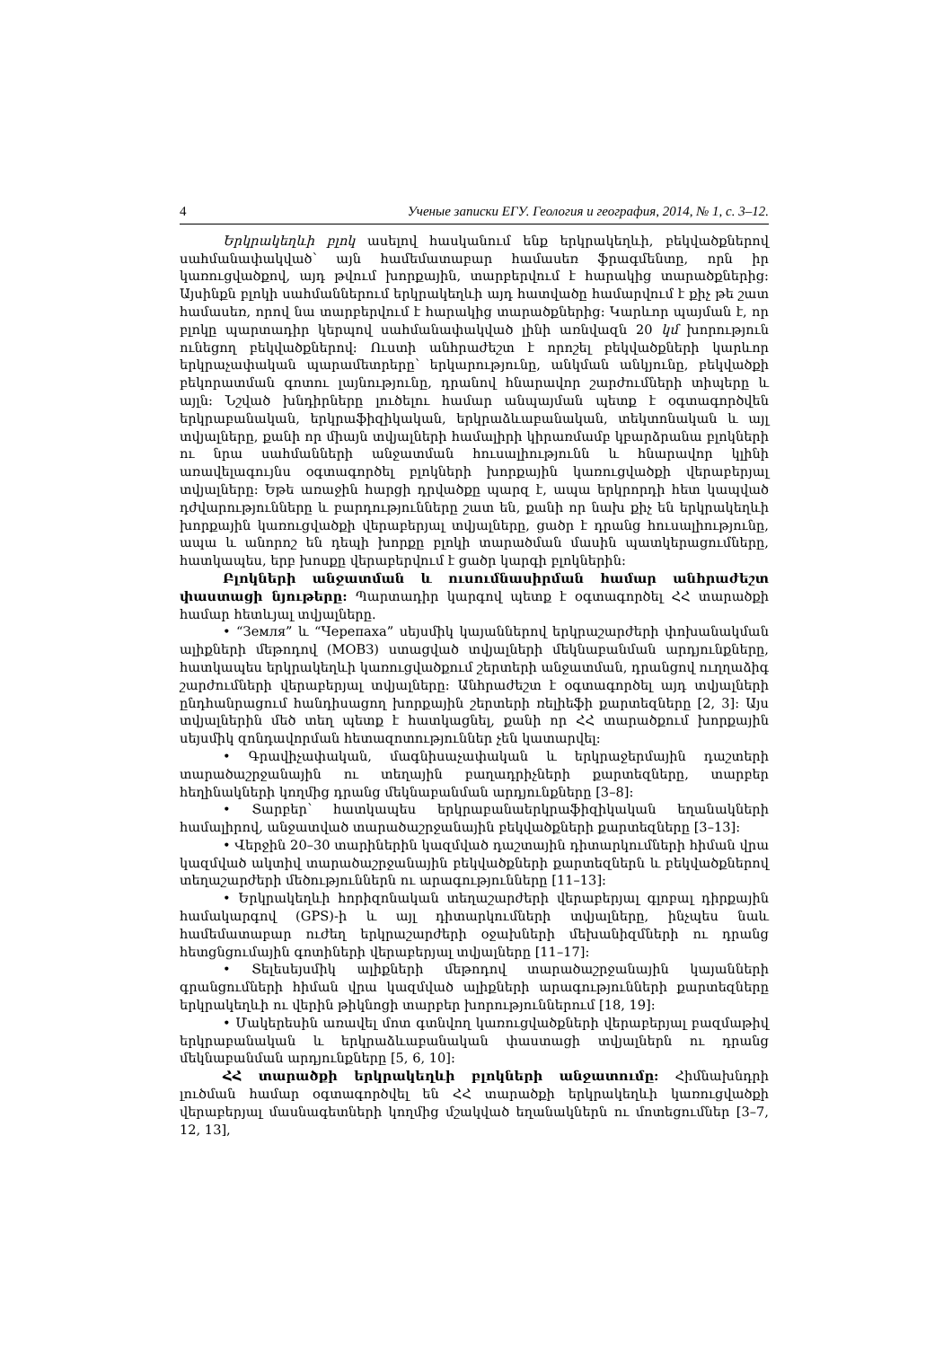4 Ученые записки ЕГУ. Геология и география, 2014, № 1, с. 3–12.
Երկրակեղևի բլոկ ասելով հասկանում ենք երկրակեղևի, բեկվածքներով սահմանափակված՝ այն համեմատաբար համասեռ ֆրագմենտը, որն իր կառուցվածքով, այդ թվում խորքային, տարբերվում է հարակից տարածքներից: Այսինքն բլոկի սահմաններում երկրակեղևի այդ հատվածը համարվում է քիչ թե շատ համասեռ, որով նա տարբերվում է հարակից տարածքներից: Կարևոր պայման է, որ բլոկը պարտադիր կերպով սահմանափակված լինի առնվազն 20 կմ խորություն ունեցող բեկվածքներով: Ուստի անհրաժեշտ է որոշել բեկվածքների կարևոր երկրաչափական պարամետրերը՝ երկարությունը, անկման անկյունը, բեկվածքի բեկորատման գոտու լայնությունը, դրանով հնարավոր շարժումների տիպերը և այլն: Նշված խնդիրները լուծելու համար անպայման պետք է օգտագործվեն երկրաբանական, երկրաֆիզիկական, երկրաձևաբանական, տեկտոնական և այլ տվյալները, քանի որ միայն տվյալների համալիրի կիրառմամբ կբարձրանա բլոկների ու նրա սահմանների անջատման հուսալիությունն և հնարավոր կլինի առավելագույնս օգտագործել բլոկների խորքային կառուցվածքի վերաբերյալ տվյալները: Եթե առաջին հարցի դրվածքը պարզ է, ապա երկրորդի հետ կապված դժվարությունները և բարդությունները շատ են, քանի որ նախ քիչ են երկրակեղևի խորքային կառուցվածքի վերաբերյալ տվյալները, ցածր է դրանց հուսալիությունը, ապա և անորոշ են դեպի խորքը բլոկի տարածման մասին պատկերացումները, հատկապես, երբ խոսքը վերաբերվում է ցածր կարգի բլոկներին:
Բլոկների անջատման և ուսումնասիրման համար անհրաժեշտ փաստացի նյութերը: Պարտադիր կարգով պետք է օգտագործել ՀՀ տարածքի համար հետևյալ տվյալները.
• “Земля” և “Черепаха” սեյսմիկ կայաններով երկրաշարժերի փոխանակման ալիքների մեթոդով (МОВЗ) ստացված տվյալների մեկնաբանման արդյունքները, հատկապես երկրակեղևի կառուցվածքում շերտերի անջատման, դրանցով ուղղաձիգ շարժումների վերաբերյալ տվյալները: Անհրաժեշտ է օգտագործել այդ տվյալների ընդհանրացում հանդիսացող խորքային շերտերի ռելիեֆի քարտեզները [2, 3]: Այս տվյալներին մեծ տեղ պետք է հատկացնել, քանի որ ՀՀ տարածքում խորքային սեյսմիկ զոնդավորման հետազոտություններ չեն կատարվել:
• Գրավիչափական, մագնիսաչափական և երկրաջերմային դաշտերի տարածաշրջանային ու տեղային բաղադրիչների քարտեզները, տարբեր հեղինակների կողմից դրանց մեկնաբանման արդյունքները [3–8]:
• Տարբեր՝ հատկապես երկրաբանաերկրաֆիզիկական եղանակների համալիրով, անջատված տարածաշրջանային բեկվածքների քարտեզները [3–13]:
• Վերջին 20–30 տարիներին կազմված դաշտային դիտարկումների հիման վրա կազմված ակտիվ տարածաշրջանային բեկվածքների քարտեզներն և բեկվածքներով տեղաշարժերի մեծություններն ու արագությունները [11–13]:
• Երկրակեղևի հորիզոնական տեղաշարժերի վերաբերյալ գլոբալ դիրքային համակարգով (GPS)-ի և այլ դիտարկումների տվյալները, ինչպես նաև համեմատաբար ուժեղ երկրաշարժերի օջախների մեխանիզմների ու դրանց հետցնցումային գոտիների վերաբերյալ տվյալները [11–17]:
• Տելեսեյսմիկ ալիքների մեթոդով տարածաշրջանային կայանների գրանցումների հիման վրա կազմված ալիքների արագությունների քարտեզները երկրակեղևի ու վերին թիկնոցի տարբեր խորություններում [18, 19]:
• Մակերեսին առավել մոտ գտնվող կառուցվածքների վերաբերյալ բազմաթիվ երկրաբանական և երկրաձևաբանական փաստացի տվյալներն ու դրանց մեկնաբանման արդյունքները [5, 6, 10]:
ՀՀ տարածքի երկրակեղևի բլոկների անջատումը: Հիմնախնդրի լուծման համար օգտագործվել են ՀՀ տարածքի երկրակեղևի կառուցվածքի վերաբերյալ մասնագետների կողմից մշակված եղանակներն ու մոտեցումներ [3–7, 12, 13],